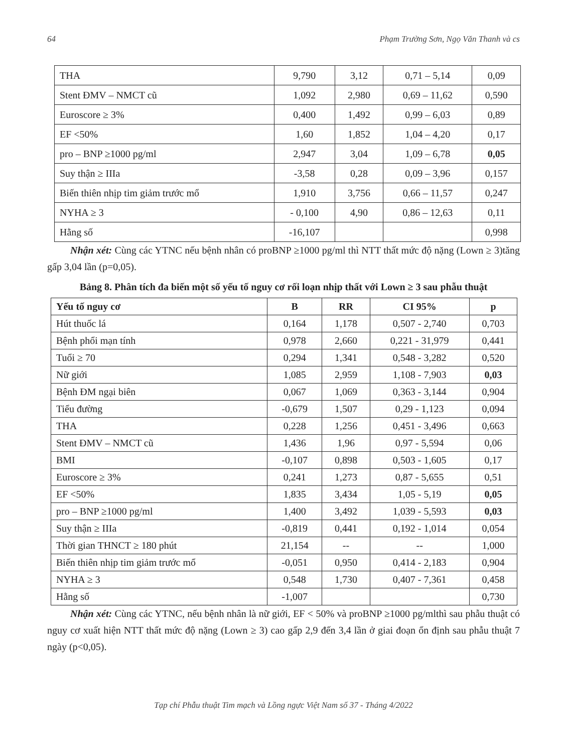64 Phạm Trường Sơn, Ngọ Văn Thanh và cs
| THA | 9,790 | 3,12 | 0,71 – 5,14 | 0,09 |
| Stent ĐMV – NMCT cũ | 1,092 | 2,980 | 0,69 – 11,62 | 0,590 |
| Euroscore ≥ 3% | 0,400 | 1,492 | 0,99 – 6,03 | 0,89 |
| EF <50% | 1,60 | 1,852 | 1,04 – 4,20 | 0,17 |
| pro – BNP ≥1000 pg/ml | 2,947 | 3,04 | 1,09 – 6,78 | 0,05 |
| Suy thận ≥ IIIa | -3,58 | 0,28 | 0,09 – 3,96 | 0,157 |
| Biến thiên nhịp tim giảm trước mổ | 1,910 | 3,756 | 0,66 – 11,57 | 0,247 |
| NYHA ≥ 3 | - 0,100 | 4,90 | 0,86 – 12,63 | 0,11 |
| Hằng số | -16,107 | | | 0,998 |
Nhận xét: Cùng các YTNC nếu bệnh nhân có proBNP ≥1000 pg/ml thì NTT thất mức độ nặng (Lown ≥ 3)tăng gấp 3,04 lần (p=0,05).
Bảng 8. Phân tích đa biến một số yếu tố nguy cơ rối loạn nhịp thất với Lown ≥ 3 sau phẫu thuật
| Yếu tố nguy cơ | B | RR | CI 95% | p |
| --- | --- | --- | --- | --- |
| Hút thuốc lá | 0,164 | 1,178 | 0,507 - 2,740 | 0,703 |
| Bệnh phổi mạn tính | 0,978 | 2,660 | 0,221 - 31,979 | 0,441 |
| Tuổi ≥ 70 | 0,294 | 1,341 | 0,548 - 3,282 | 0,520 |
| Nữ giới | 1,085 | 2,959 | 1,108 - 7,903 | 0,03 |
| Bệnh ĐM ngại biên | 0,067 | 1,069 | 0,363 - 3,144 | 0,904 |
| Tiểu đường | -0,679 | 1,507 | 0,29 - 1,123 | 0,094 |
| THA | 0,228 | 1,256 | 0,451 - 3,496 | 0,663 |
| Stent ĐMV – NMCT cũ | 1,436 | 1,96 | 0,97 - 5,594 | 0,06 |
| BMI | -0,107 | 0,898 | 0,503 - 1,605 | 0,17 |
| Euroscore ≥ 3% | 0,241 | 1,273 | 0,87 - 5,655 | 0,51 |
| EF <50% | 1,835 | 3,434 | 1,05 - 5,19 | 0,05 |
| pro – BNP ≥1000 pg/ml | 1,400 | 3,492 | 1,039 - 5,593 | 0,03 |
| Suy thận ≥ IIIa | -0,819 | 0,441 | 0,192 - 1,014 | 0,054 |
| Thời gian THNCT ≥ 180 phút | 21,154 | -- | -- | 1,000 |
| Biến thiên nhịp tim giảm trước mổ | -0,051 | 0,950 | 0,414 - 2,183 | 0,904 |
| NYHA ≥ 3 | 0,548 | 1,730 | 0,407 - 7,361 | 0,458 |
| Hằng số | -1,007 | | | 0,730 |
Nhận xét: Cùng các YTNC, nếu bệnh nhân là nữ giới, EF < 50% và proBNP ≥1000 pg/mlthì sau phẫu thuật có nguy cơ xuất hiện NTT thất mức độ nặng (Lown ≥ 3) cao gấp 2,9 đến 3,4 lần ở giai đoạn ổn định sau phẫu thuật 7 ngày (p<0,05).
Tạp chí Phẫu thuật Tim mạch và Lồng ngực Việt Nam số 37 - Tháng 4/2022